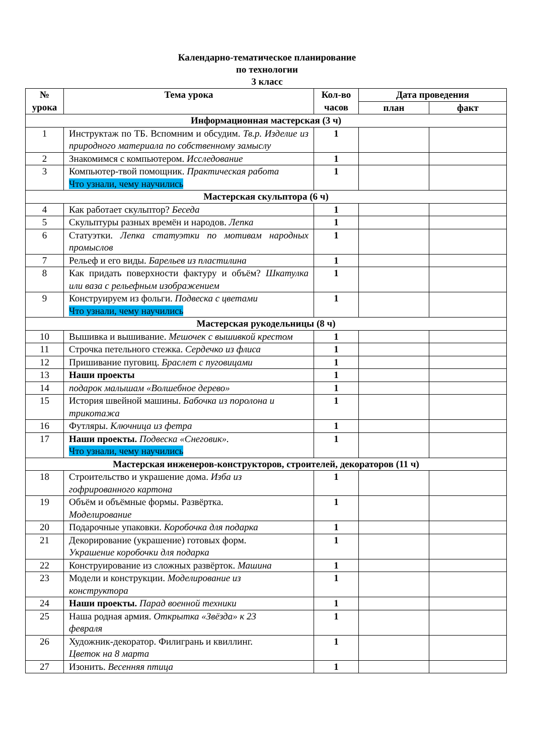Календарно-тематическое планирование
по технологии
3 класс
| № урока | Тема урока | Кол-во часов | Дата проведения | |
| --- | --- | --- | --- | --- |
| | | | план | факт |
| Информационная мастерская (3 ч) | | | | |
| 1 | Инструктаж по ТБ. Вспомним и обсудим. Тв.р. Изделие из природного материала по собственному замыслу | 1 | | |
| 2 | Знакомимся с компьютером. Исследование | 1 | | |
| 3 | Компьютер-твой помощник. Практическая работа Что узнали, чему научились | 1 | | |
| Мастерская скульптора (6 ч) | | | | |
| 4 | Как работает скульптор? Беседа | 1 | | |
| 5 | Скульптуры разных времён и народов. Лепка | 1 | | |
| 6 | Статуэтки. Лепка статуэтки по мотивам народных промыслов | 1 | | |
| 7 | Рельеф и его виды. Барельев из пластилина | 1 | | |
| 8 | Как придать поверхности фактуру и объём? Шкатулка или ваза с рельефным изображением | 1 | | |
| 9 | Конструируем из фольги. Подвеска с цветами Что узнали, чему научились | 1 | | |
| Мастерская рукодельницы (8 ч) | | | | |
| 10 | Вышивка и вышивание. Мешочек с вышивкой крестом | 1 | | |
| 11 | Строчка петельного стежка. Сердечко из флиса | 1 | | |
| 12 | Пришивание пуговиц. Браслет с пуговицами | 1 | | |
| 13 | Наши проекты | 1 | | |
| 14 | подарок малышам «Волшебное дерево» | 1 | | |
| 15 | История швейной машины. Бабочка из поролона и трикотажа | 1 | | |
| 16 | Футляры. Ключница из фетра | 1 | | |
| 17 | Наши проекты. Подвеска «Снеговик». Что узнали, чему научились | 1 | | |
| Мастерская инженеров-конструкторов, строителей, декораторов (11 ч) | | | | |
| 18 | Строительство и украшение дома. Изба из гофрированного картона | 1 | | |
| 19 | Объём и объёмные формы. Развёртка. Моделирование | 1 | | |
| 20 | Подарочные упаковки. Коробочка для подарка | 1 | | |
| 21 | Декорирование (украшение) готовых форм. Украшение коробочки для подарка | 1 | | |
| 22 | Конструирование из сложных развёрток. Машина | 1 | | |
| 23 | Модели и конструкции. Моделирование из конструктора | 1 | | |
| 24 | Наши проекты. Парад военной техники | 1 | | |
| 25 | Наша родная армия. Открытка «Звёзда» к 23 февраля | 1 | | |
| 26 | Художник-декоратор. Филигрань и квиллинг. Цветок на 8 марта | 1 | | |
| 27 | Изонить. Весенняя птица | 1 | | |